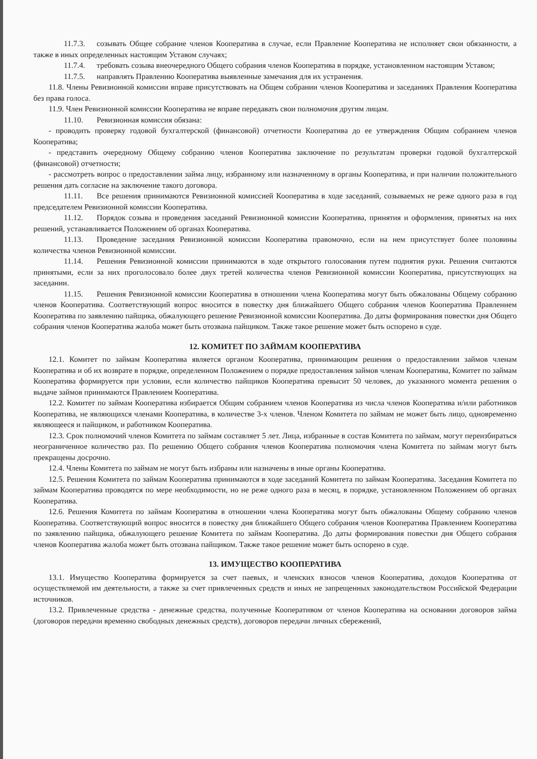11.7.3. созывать Общее собрание членов Кооператива в случае, если Правление Кооператива не исполняет свои обязанности, а также в иных определенных настоящим Уставом случаях;
11.7.4. требовать созыва внеочередного Общего собрания членов Кооператива в порядке, установленном настоящим Уставом;
11.7.5. направлять Правлению Кооператива выявленные замечания для их устранения.
11.8. Члены Ревизионной комиссии вправе присутствовать на Общем собрании членов Кооператива и заседаниях Правления Кооператива без права голоса.
11.9. Член Ревизионной комиссии Кооператива не вправе передавать свои полномочия другим лицам.
11.10. Ревизионная комиссия обязана:
- проводить проверку годовой бухгалтерской (финансовой) отчетности Кооператива до ее утверждения Общим собранием членов Кооператива;
- представить очередному Общему собранию членов Кооператива заключение по результатам проверки годовой бухгалтерской (финансовой) отчетности;
- рассмотреть вопрос о предоставлении займа лицу, избранному или назначенному в органы Кооператива, и при наличии положительного решения дать согласие на заключение такого договора.
11.11. Все решения принимаются Ревизионной комиссией Кооператива в ходе заседаний, созываемых не реже одного раза в год председателем Ревизионной комиссии Кооператива.
11.12. Порядок созыва и проведения заседаний Ревизионной комиссии Кооператива, принятия и оформления, принятых на них решений, устанавливается Положением об органах Кооператива.
11.13. Проведение заседания Ревизионной комиссии Кооператива правомочно, если на нем присутствует более половины количества членов Ревизионной комиссии.
11.14. Решения Ревизионной комиссии принимаются в ходе открытого голосования путем поднятия руки. Решения считаются принятыми, если за них проголосовало более двух третей количества членов Ревизионной комиссии Кооператива, присутствующих на заседании.
11.15. Решения Ревизионной комиссии Кооператива в отношении члена Кооператива могут быть обжалованы Общему собранию членов Кооператива. Соответствующий вопрос вносится в повестку дня ближайшего Общего собрания членов Кооператива Правлением Кооператива по заявлению пайщика, обжалующего решение Ревизионной комиссии Кооператива. До даты формирования повестки дня Общего собрания членов Кооператива жалоба может быть отозвана пайщиком. Также такое решение может быть оспорено в суде.
12. КОМИТЕТ ПО ЗАЙМАМ КООПЕРАТИВА
12.1. Комитет по займам Кооператива является органом Кооператива, принимающим решения о предоставлении займов членам Кооператива и об их возврате в порядке, определенном Положением о порядке предоставления займов членам Кооператива, Комитет по займам Кооператива формируется при условии, если количество пайщиков Кооператива превысит 50 человек, до указанного момента решения о выдаче займов принимаются Правлением Кооператива.
12.2. Комитет по займам Кооператива избирается Общим собранием членов Кооператива из числа членов Кооператива и/или работников Кооператива, не являющихся членами Кооператива, в количестве 3-х членов. Членом Комитета по займам не может быть лицо, одновременно являющееся и пайщиком, и работником Кооператива.
12.3. Срок полномочий членов Комитета по займам составляет 5 лет. Лица, избранные в состав Комитета по займам, могут переизбираться неограниченное количество раз. По решению Общего собрания членов Кооператива полномочия члена Комитета по займам могут быть прекращены досрочно.
12.4. Члены Комитета по займам не могут быть избраны или назначены в иные органы Кооператива.
12.5. Решения Комитета по займам Кооператива принимаются в ходе заседаний Комитета по займам Кооператива. Заседания Комитета по займам Кооператива проводятся по мере необходимости, но не реже одного раза в месяц, в порядке, установленном Положением об органах Кооператива.
12.6. Решения Комитета по займам Кооператива в отношении члена Кооператива могут быть обжалованы Общему собранию членов Кооператива. Соответствующий вопрос вносится в повестку дня ближайшего Общего собрания членов Кооператива Правлением Кооператива по заявлению пайщика, обжалующего решение Комитета по займам Кооператива. До даты формирования повестки дня Общего собрания членов Кооператива жалоба может быть отозвана пайщиком. Также такое решение может быть оспорено в суде.
13. ИМУЩЕСТВО КООПЕРАТИВА
13.1. Имущество Кооператива формируется за счет паевых, и членских взносов членов Кооператива, доходов Кооператива от осуществляемой им деятельности, а также за счет привлеченных средств и иных не запрещенных законодательством Российской Федерации источников.
13.2. Привлеченные средства - денежные средства, полученные Кооперативом от членов Кооператива на основании договоров займа (договоров передачи временно свободных денежных средств), договоров передачи личных сбережений,